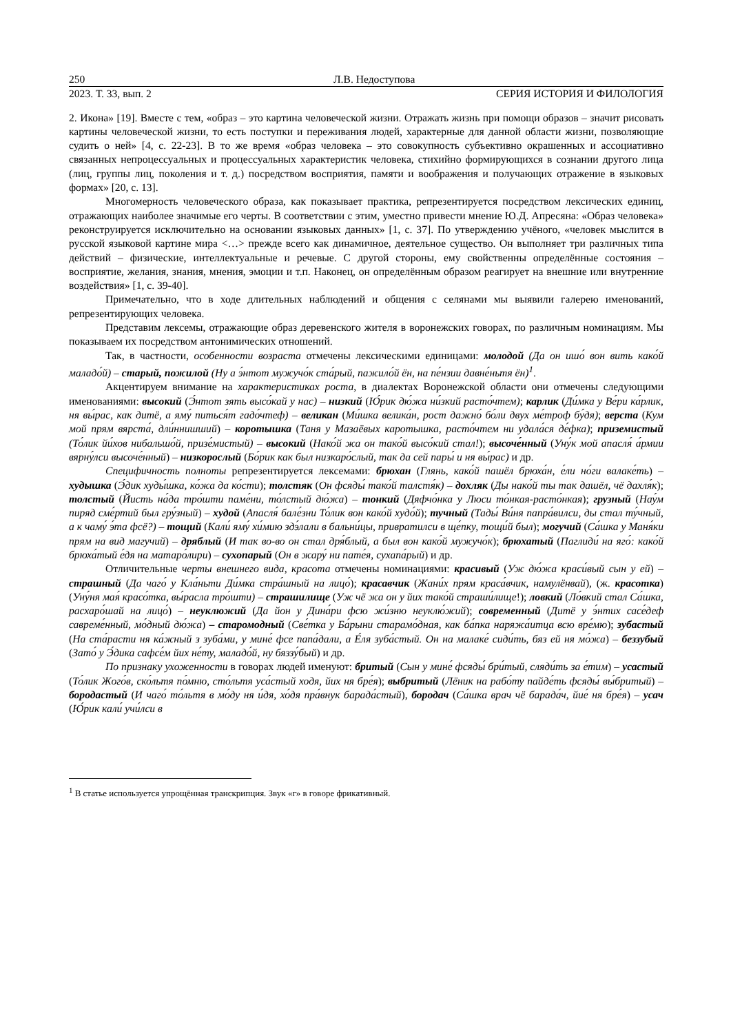250 Л.В. Недоступова
2023. Т. 33, вып. 2 СЕРИЯ ИСТОРИЯ И ФИЛОЛОГИЯ
2. Икона» [19]. Вместе с тем, «образ – это картина человеческой жизни. Отражать жизнь при помощи образов – значит рисовать картины человеческой жизни, то есть поступки и переживания людей, характерные для данной области жизни, позволяющие судить о ней» [4, с. 22-23]. В то же время «образ человека – это совокупность субъективно окрашенных и ассоциативно связанных непроцессуальных и процессуальных характеристик человека, стихийно формирующихся в сознании другого лица (лиц, группы лиц, поколения и т. д.) посредством восприятия, памяти и воображения и получающих отражение в языковых формах» [20, с. 13].
Многомерность человеческого образа, как показывает практика, репрезентируется посредством лексических единиц, отражающих наиболее значимые его черты. В соответствии с этим, уместно привести мнение Ю.Д. Апресяна: «Образ человека» реконструируется исключительно на основании языковых данных» [1, с. 37]. По утверждению учёного, «человек мыслится в русской языковой картине мира <…> прежде всего как динамичное, деятельное существо. Он выполняет три различных типа действий – физические, интеллектуальные и речевые. С другой стороны, ему свойственны определённые состояния – восприятие, желания, знания, мнения, эмоции и т.п. Наконец, он определённым образом реагирует на внешние или внутренние воздействия» [1, с. 39-40].
Примечательно, что в ходе длительных наблюдений и общения с селянами мы выявили галерею именований, репрезентирующих человека.
Представим лексемы, отражающие образ деревенского жителя в воронежских говорах, по различным номинациям. Мы показываем их посредством антонимических отношений.
Так, в частности, особенности возраста отмечены лексическими единицами: молодой (Да он ишо́ вон вить како́й маладо́й) – старый, пожилой (Ну а э́нтот мужучо́к ста́рый, пажило́й ён, на пе́нзии давне́ньтя ён)<sup>1</sup>.
Акцентируем внимание на характеристиках роста, в диалектах Воронежской области они отмечены следующими именованиями: высокий (Э́нтот зять высо́кай у нас) – низкий (Ю́рик дю́жа ни́зкий расто́чтем); карлик (Ди́мка у Ве́ри ка́рлик, ня вы́рас, как дитё, а яму́ питься́т гадо́чтеф) – великан (Ми́шка велика́н, рост дажно́ бо́ли двух ме́троф бу́дя); верста (Кум мой прям вярста́, дли́ннишший) – коротышка (Таня у Мазаёвых каротышка, расто́чтем ни удала́ся де́фка); приземистый (То́лик йи́хов нибальшо́й, призе́мистый) – высокий (Нако́й жа он тако́й высо́кий стал!); высоче́нный (Уну́к мой апасля́ а́рмии вярну́лси высоче́нный) – низкорослый (Бо́рик как был низкаро́слый, так да сей пары́ и ня вы́рас) и др.
Специфичность полноты репрезентируется лексемами: брюхан (Глянь, како́й пашёл брюха́н, е́ли но́ги валаке́ть) – худышка (Э́дик худы́шка, ко́жа да ко́сти); толстяк (Он фсяды́ тако́й талстя́к) – дохляк (Ды нако́й ты так дашёл, чё дахля́к); толстый (Йисть на́да тро́шти паме́ни, то́лстый дю́жа) – тонкий (Дяфчо́нка у Люси то́нкая-расто́нкая); грузный (Нау́м пиряд сме́ртий был гру́зный) – худой (Апасля́ бале́зни То́лик вон како́й худо́й); тучный (Тады́ Ви́ня папра́вилси, ды стал ту́чный, а к чаму́ э́та фсё?) – тощий (Кали́ яму́ хи́мию здэ́лали в бальни́цы, привратилси в ще́пку, тощи́й был); могучий (Са́шка у Маня́ки прям на вид магучий) – дряблый (И так во-во он стал дря́блый, а был вон како́й мужучо́к); брюхатый (Паглиди́ на яго́: како́й брюха́тый е́дя на матаро́лири) – сухопарый (Он в жару́ ни пате́я, сухапа́рый) и др.
Отличительные черты внешнего вида, красота отмечены номинациями: красивый (Уж дю́жа краси́вый сын у ей) – страшный (Да чаго́ у Кла́ньти Ди́мка стра́шный на лицо́); красавчик (Жани́х прям краса́вчик, намулёнвай), (ж. красотка) (Уну́ня мая́ красо́тка, вы́расла тро́шти) – страшилище (Уж чё жа он у йих тако́й страши́лище!); ловкий (Ло́вкий стал Са́шка, расхаро́шай на лицо́) – неуклюжий (Да йон у Дина́ри фсю жи́зню неуклю́жий); современный (Дитё у э́нтих сасе́деф савреме́нный, мо́дный дю́жа) – старомодный (Све́тка у Ба́рыни старамо́дная, как ба́пка наряжа́итца всю вре́мю); зубастый (На ста́расти ня ка́жный з зуба́ми, у мине́ фсе папа́дали, а Е́ля зуба́стый. Он на малаке́ сиди́ть, бяз ей ня мо́жа) – беззубый (Зато́ у Э́дика сафсе́м йих не́ту, маладо́й, ну бяззу́бый) и др.
По признаку ухоженности в говорах людей именуют: бритый (Сын у мине́ фсяды́ бри́тый, сляди́ть за е́тим) – усастый (То́лик Жого́в, ско́льтя по́мню, сто́льтя уса́стый ходя, йих ня бре́я); выбритый (Лёник на рабо́ту пайде́ть фсяды́ вы́бритый) – бородастый (И чаго́ то́льтя в мо́ду ня и́дя, хо́дя пра́внук барада́стый), бородач (Са́шка врач чё барада́ч, йие́ ня бре́я) – усач (Ю́рик кали́ учи́лси в
<sup>1</sup> В статье используется упрощённая транскрипция. Звук «г» в говоре фрикативный.